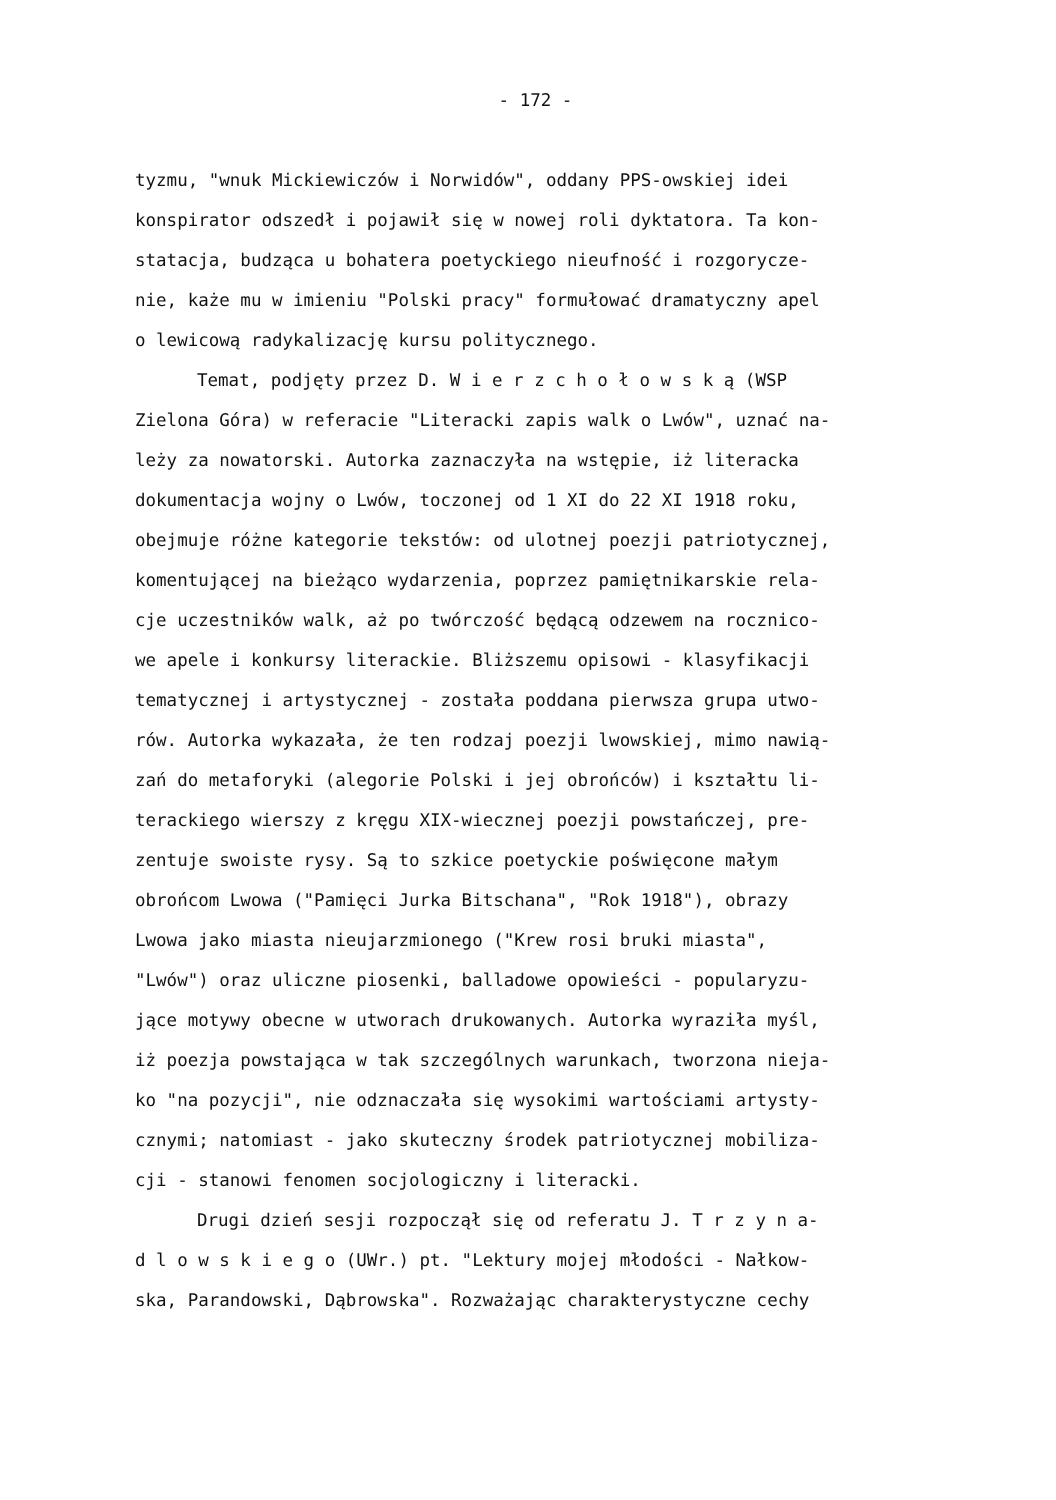- 172 -
tyzmu, "wnuk Mickiewiczów i Norwidów", oddany PPS-owskiej idei
konspirator odszedł i pojawił się w nowej roli dyktatora. Ta kon-
statacja, budząca u bohatera poetyckiego nieufność i rozgorycze-
nie, każe mu w imieniu "Polski pracy" formułować dramatyczny apel
o lewicową radykalizację kursu politycznego.
Temat, podjęty przez D. W i e r z c h o ł o w s k ą (WSP
Zielona Góra) w referacie "Literacki zapis walk o Lwów", uznać na-
leży za nowatorski. Autorka zaznaczyła na wstępie, iż literacka
dokumentacja wojny o Lwów, toczonej od 1 XI do 22 XI 1918 roku,
obejmuje różne kategorie tekstów: od ulotnej poezji patriotycznej,
komentującej na bieżąco wydarzenia, poprzez pamiętnikarskie rela-
cje uczestników walk, aż po twórczość będącą odzewem na rocznico-
we apele i konkursy literackie. Bliższemu opisowi - klasyfikacji
tematycznej i artystycznej - została poddana pierwsza grupa utwo-
rów. Autorka wykazała, że ten rodzaj poezji lwowskiej, mimo nawią-
zań do metaforyki (alegorie Polski i jej obrońców) i kształtu li-
terackiego wierszy z kręgu XIX-wiecznej poezji powstańczej, pre-
zentuje swoiste rysy. Są to szkice poetyckie poświęcone małym
obrońcom Lwowa ("Pamięci Jurka Bitschana", "Rok 1918"), obrazy
Lwowa jako miasta nieujarzmionego ("Krew rosi bruki miasta",
"Lwów") oraz uliczne piosenki, balladowe opowieści - popularyzu-
jące motywy obecne w utworach drukowanych. Autorka wyraziła myśl,
iż poezja powstająca w tak szczególnych warunkach, tworzona nieja-
ko "na pozycji", nie odznaczała się wysokimi wartościami artysty-
cznymi; natomiast - jako skuteczny środek patriotycznej mobiliza-
cji - stanowi fenomen socjologiczny i literacki.
Drugi dzień sesji rozpoczął się od referatu J. T r z y n a-
d l o w s k i e g o (UWr.) pt. "Lektury mojej młodości - Nałkow-
ska, Parandowski, Dąbrowska". Rozważając charakterystyczne cechy